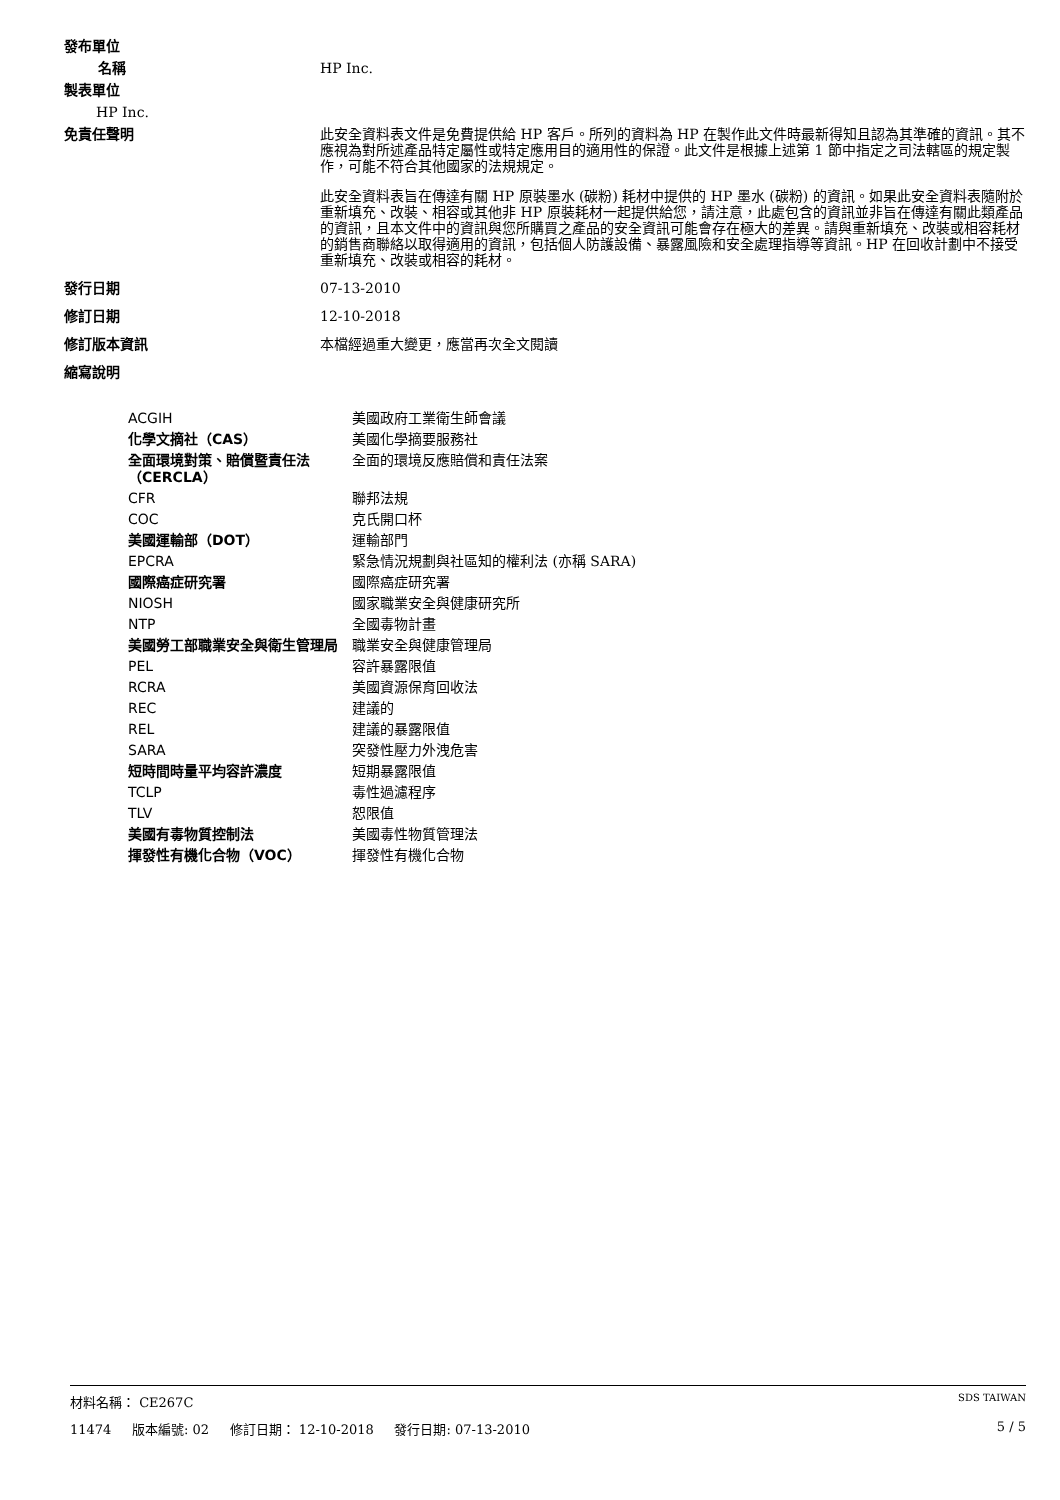發布單位
名稱 HP Inc.
製表單位
HP Inc.
免責任聲明 此安全資料表文件是免費提供給 HP 客戶。所列的資料為 HP 在製作此文件時最新得知且認為其準確的資訊。其不應視為對所述產品特定屬性或特定應用目的適用性的保證。此文件是根據上述第 1 節中指定之司法轄區的規定製作，可能不符合其他國家的法規規定。
此安全資料表旨在傳達有關 HP 原裝墨水 (碳粉) 耗材中提供的 HP 墨水 (碳粉) 的資訊。如果此安全資料表隨附於重新填充、改裝、相容或其他非 HP 原裝耗材一起提供給您，請注意，此處包含的資訊並非旨在傳達有關此類產品的資訊，且本文件中的資訊與您所購買之產品的安全資訊可能會存在極大的差異。請與重新填充、改裝或相容耗材的銷售商聯絡以取得適用的資訊，包括個人防護設備、暴露風險和安全處理指導等資訊。HP 在回收計劃中不接受重新填充、改裝或相容的耗材。
發行日期 07-13-2010
修訂日期 12-10-2018
修訂版本資訊 本檔經過重大變更，應當再次全文閱讀
縮寫說明
| ACGIH | 美國政府工業衛生師會議 |
| 化學文摘社（CAS） | 美國化學摘要服務社 |
| 全面環境對策、賠償暨責任法 （CERCLA） | 全面的環境反應賠償和責任法案 |
| CFR | 聯邦法規 |
| COC | 克氏開口杯 |
| 美國運輸部（DOT） | 運輸部門 |
| EPCRA | 緊急情況規劃與社區知的權利法 (亦稱 SARA) |
| 國際癌症研究署 | 國際癌症研究署 |
| NIOSH | 國家職業安全與健康研究所 |
| NTP | 全國毒物計畫 |
| 美國勞工部職業安全與衛生管理局 | 職業安全與健康管理局 |
| PEL | 容許暴露限值 |
| RCRA | 美國資源保育回收法 |
| REC | 建議的 |
| REL | 建議的暴露限值 |
| SARA | 突發性壓力外洩危害 |
| 短時間時量平均容許濃度 | 短期暴露限值 |
| TCLP | 毒性過濾程序 |
| TLV | 恕限值 |
| 美國有毒物質控制法 | 美國毒性物質管理法 |
| 揮發性有機化合物（VOC） | 揮發性有機化合物 |
材料名稱： CE267C SDS TAIWAN
11474 版本編號: 02 修訂日期： 12-10-2018 發行日期: 07-13-2010 5 / 5